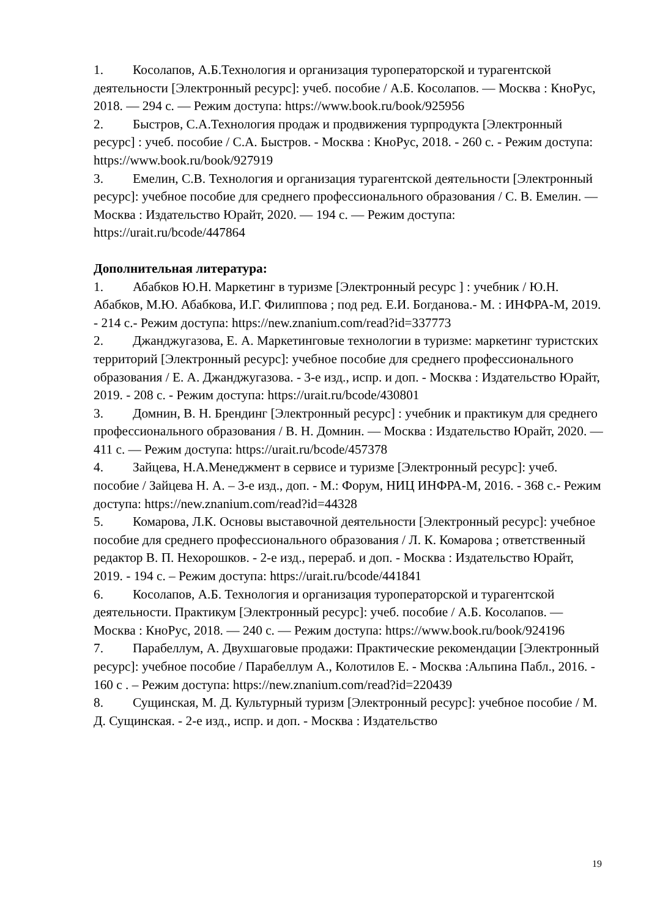1. Косолапов, А.Б.Технология и организация туроператорской и турагентской деятельности [Электронный ресурс]: учеб. пособие / А.Б. Косолапов. — Москва : КноРус, 2018. — 294 с. — Режим доступа: https://www.book.ru/book/925956
2. Быстров, С.А.Технология продаж и продвижения турпродукта [Электронный ресурс] : учеб. пособие / С.А. Быстров. - Москва : КноРус, 2018. - 260 с. - Режим доступа: https://www.book.ru/book/927919
3. Емелин, С.В. Технология и организация турагентской деятельности [Электронный ресурс]: учебное пособие для среднего профессионального образования / С. В. Емелин. — Москва : Издательство Юрайт, 2020. — 194 с. — Режим доступа: https://urait.ru/bcode/447864
Дополнительная литература:
1. Абабков Ю.Н. Маркетинг в туризме [Электронный ресурс ] : учебник / Ю.Н. Абабков, М.Ю. Абабкова, И.Г. Филиппова ; под ред. Е.И. Богданова.- М. : ИНФРА-М, 2019. - 214 с.- Режим доступа: https://new.znanium.com/read?id=337773
2. Джанджугазова, Е. А. Маркетинговые технологии в туризме: маркетинг туристских территорий [Электронный ресурс]: учебное пособие для среднего профессионального образования / Е. А. Джанджугазова. - 3-е изд., испр. и доп. - Москва : Издательство Юрайт, 2019. - 208 с. - Режим доступа: https://urait.ru/bcode/430801
3. Домнин, В. Н. Брендинг [Электронный ресурс] : учебник и практикум для среднего профессионального образования / В. Н. Домнин. — Москва : Издательство Юрайт, 2020. — 411 с. — Режим доступа: https://urait.ru/bcode/457378
4. Зайцева, Н.А.Менеджмент в сервисе и туризме [Электронный ресурс]: учеб. пособие / Зайцева Н. А. – 3-е изд., доп. - М.: Форум, НИЦ ИНФРА-М, 2016. - 368 с.- Режим доступа: https://new.znanium.com/read?id=44328
5. Комарова, Л.К. Основы выставочной деятельности [Электронный ресурс]: учебное пособие для среднего профессионального образования / Л. К. Комарова ; ответственный редактор В. П. Нехорошков. - 2-е изд., перераб. и доп. - Москва : Издательство Юрайт, 2019. - 194 с. – Режим доступа: https://urait.ru/bcode/441841
6. Косолапов, А.Б. Технология и организация туроператорской и турагентской деятельности. Практикум [Электронный ресурс]: учеб. пособие / А.Б. Косолапов. — Москва : КноРус, 2018. — 240 с. — Режим доступа: https://www.book.ru/book/924196
7. Парабеллум, А. Двухшаговые продажи: Практические рекомендации [Электронный ресурс]: учебное пособие / Парабеллум А., Колотилов Е. - Москва :Альпина Пабл., 2016. - 160 с . – Режим доступа: https://new.znanium.com/read?id=220439
8. Сущинская, М. Д. Культурный туризм [Электронный ресурс]: учебное пособие / М. Д. Сущинская. - 2-е изд., испр. и доп. - Москва : Издательство
19